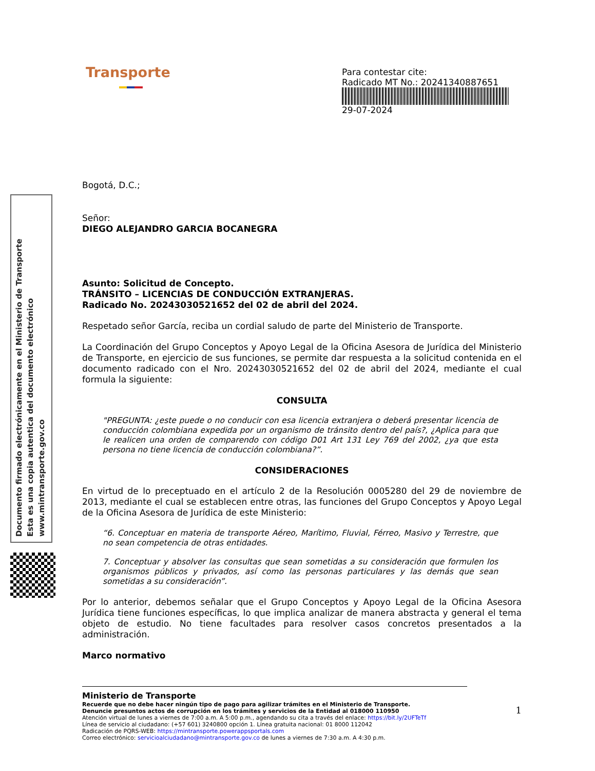Documento firmado electrónicamente en el Ministerio de Transporte
Esta es una copia autentica del documento electrónico
www.mintransporte.gov.co
Transporte
Para contestar cite:
Radicado MT No.: 20241340887651
29-07-2024
Bogotá, D.C.;
Señor:
DIEGO ALEJANDRO GARCIA BOCANEGRA
Asunto: Solicitud de Concepto.
TRÁNSITO – LICENCIAS DE CONDUCCIÓN EXTRANJERAS.
Radicado No. 20243030521652 del 02 de abril del 2024.
Respetado señor García, reciba un cordial saludo de parte del Ministerio de Transporte.
La Coordinación del Grupo Conceptos y Apoyo Legal de la Oficina Asesora de Jurídica del Ministerio de Transporte, en ejercicio de sus funciones, se permite dar respuesta a la solicitud contenida en el documento radicado con el Nro. 20243030521652 del 02 de abril del 2024, mediante el cual formula la siguiente:
CONSULTA
"PREGUNTA: ¿este puede o no conducir con esa licencia extranjera o deberá presentar licencia de conducción colombiana expedida por un organismo de tránsito dentro del país?, ¿Aplica para que le realicen una orden de comparendo con código D01 Art 131 Ley 769 del 2002, ¿ya que esta persona no tiene licencia de conducción colombiana?”.
CONSIDERACIONES
En virtud de lo preceptuado en el artículo 2 de la Resolución 0005280 del 29 de noviembre de 2013, mediante el cual se establecen entre otras, las funciones del Grupo Conceptos y Apoyo Legal de la Oficina Asesora de Jurídica de este Ministerio:
“6. Conceptuar en materia de transporte Aéreo, Marítimo, Fluvial, Férreo, Masivo y Terrestre, que no sean competencia de otras entidades.
7. Conceptuar y absolver las consultas que sean sometidas a su consideración que formulen los organismos públicos y privados, así como las personas particulares y las demás que sean sometidas a su consideración”.
Por lo anterior, debemos señalar que el Grupo Conceptos y Apoyo Legal de la Oficina Asesora Jurídica tiene funciones específicas, lo que implica analizar de manera abstracta y general el tema objeto de estudio. No tiene facultades para resolver casos concretos presentados a la administración.
Marco normativo
1
Ministerio de Transporte
Recuerde que no debe hacer ningún tipo de pago para agilizar trámites en el Ministerio de Transporte.
Denuncie presuntos actos de corrupción en los trámites y servicios de la Entidad al 018000 110950
Atención virtual de lunes a viernes de 7:00 a.m. A 5:00 p.m., agendando su cita a través del enlace: https://bit.ly/2UFTeTf
Línea de servicio al ciudadano: (+57 601) 3240800 opción 1. Línea gratuita nacional: 01 8000 112042
Radicación de PQRS-WEB: https://mintransporte.powerappsportals.com
Correo electrónico: servicioalciudadano@mintransporte.gov.co de lunes a viernes de 7:30 a.m. A 4:30 p.m.